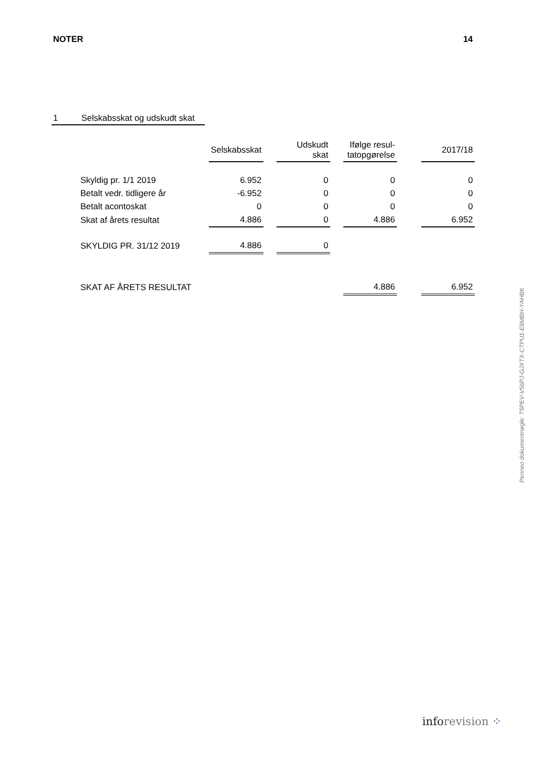NOTER 14
1 Selskabsskat og udskudt skat
| | Selskabsskat | | Udskudt skat | | Ifølge resul- tatopgørelse | | 2017/18 |
| --- | --- | --- | --- | --- | --- | --- | --- |
| Skyldig pr. 1/1 2019 | 6.952 | | 0 | | 0 | | 0 |
| Betalt vedr. tidligere år | -6.952 | | 0 | | 0 | | 0 |
| Betalt acontoskat | 0 | | 0 | | 0 | | 0 |
| Skat af årets resultat | 4.886 | | 0 | | 4.886 | | 6.952 |
| SKYLDIG PR. 31/12 2019 | 4.886 | | 0 | | | | |
| SKAT AF ÅRETS RESULTAT | | | | | 4.886 | | 6.952 |
Penneo dokumentnøgle: T5PEV-V56PJ-GJXTX-CTPU1-E8MBH-YAHBK
inforevision ⁘